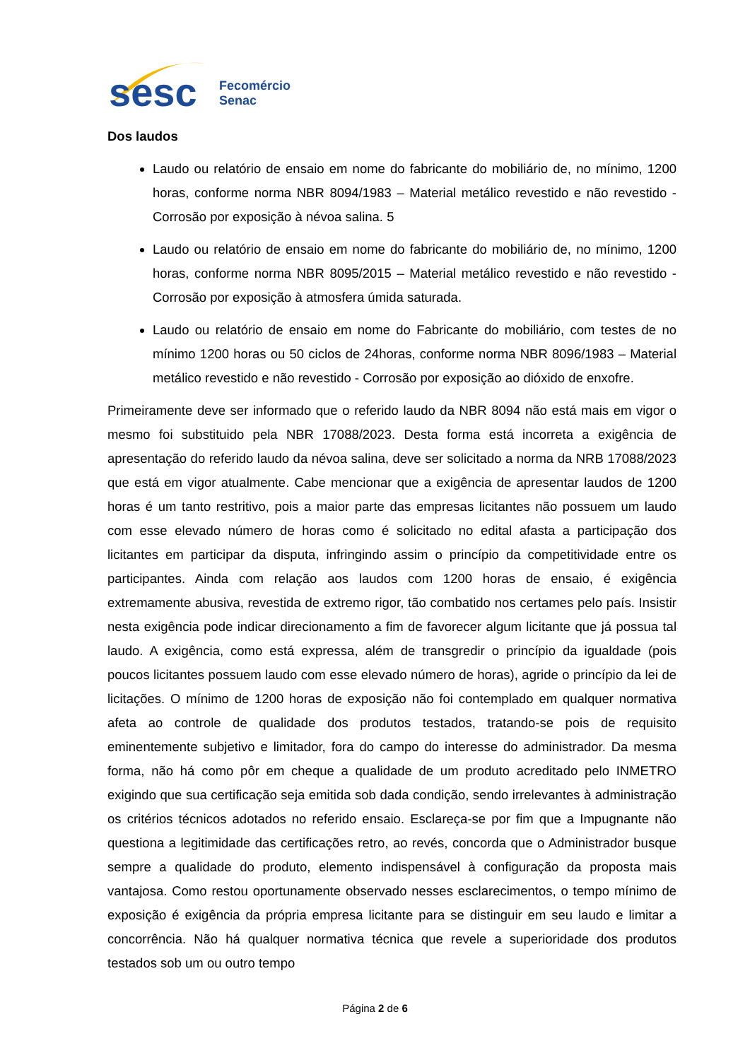sesc
Fecomércio
Senac
Dos laudos
Laudo ou relatório de ensaio em nome do fabricante do mobiliário de, no mínimo, 1200 horas, conforme norma NBR 8094/1983 – Material metálico revestido e não revestido - Corrosão por exposição à névoa salina. 5
Laudo ou relatório de ensaio em nome do fabricante do mobiliário de, no mínimo, 1200 horas, conforme norma NBR 8095/2015 – Material metálico revestido e não revestido - Corrosão por exposição à atmosfera úmida saturada.
Laudo ou relatório de ensaio em nome do Fabricante do mobiliário, com testes de no mínimo 1200 horas ou 50 ciclos de 24horas, conforme norma NBR 8096/1983 – Material metálico revestido e não revestido - Corrosão por exposição ao dióxido de enxofre.
Primeiramente deve ser informado que o referido laudo da NBR 8094 não está mais em vigor o mesmo foi substituido pela NBR 17088/2023. Desta forma está incorreta a exigência de apresentação do referido laudo da névoa salina, deve ser solicitado a norma da NRB 17088/2023 que está em vigor atualmente. Cabe mencionar que a exigência de apresentar laudos de 1200 horas é um tanto restritivo, pois a maior parte das empresas licitantes não possuem um laudo com esse elevado número de horas como é solicitado no edital afasta a participação dos licitantes em participar da disputa, infringindo assim o princípio da competitividade entre os participantes. Ainda com relação aos laudos com 1200 horas de ensaio, é exigência extremamente abusiva, revestida de extremo rigor, tão combatido nos certames pelo país. Insistir nesta exigência pode indicar direcionamento a fim de favorecer algum licitante que já possua tal laudo. A exigência, como está expressa, além de transgredir o princípio da igualdade (pois poucos licitantes possuem laudo com esse elevado número de horas), agride o princípio da lei de licitações. O mínimo de 1200 horas de exposição não foi contemplado em qualquer normativa afeta ao controle de qualidade dos produtos testados, tratando-se pois de requisito eminentemente subjetivo e limitador, fora do campo do interesse do administrador. Da mesma forma, não há como pôr em cheque a qualidade de um produto acreditado pelo INMETRO exigindo que sua certificação seja emitida sob dada condição, sendo irrelevantes à administração os critérios técnicos adotados no referido ensaio. Esclareça-se por fim que a Impugnante não questiona a legitimidade das certificações retro, ao revés, concorda que o Administrador busque sempre a qualidade do produto, elemento indispensável à configuração da proposta mais vantajosa. Como restou oportunamente observado nesses esclarecimentos, o tempo mínimo de exposição é exigência da própria empresa licitante para se distinguir em seu laudo e limitar a concorrência. Não há qualquer normativa técnica que revele a superioridade dos produtos testados sob um ou outro tempo
Página 2 de 6